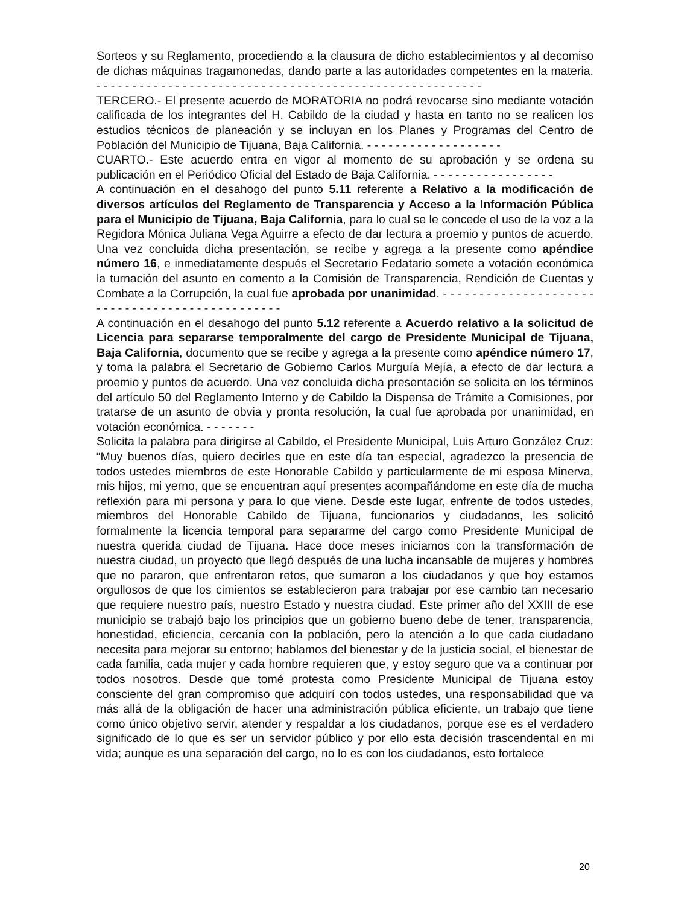Sorteos y su Reglamento, procediendo a la clausura de dicho establecimientos y al decomiso de dichas máquinas tragamonedas, dando parte a las autoridades competentes en la materia. - - - - - - - - - - - - - - - - - - - - - - - - - - - - - - - - - - - - - - - - - - - - - - - - - - - - - -
TERCERO.- El presente acuerdo de MORATORIA no podrá revocarse sino mediante votación calificada de los integrantes del H. Cabildo de la ciudad y hasta en tanto no se realicen los estudios técnicos de planeación y se incluyan en los Planes y Programas del Centro de Población del Municipio de Tijuana, Baja California. - - - - - - - - - - - - - - - - - - -
CUARTO.- Este acuerdo entra en vigor al momento de su aprobación y se ordena su publicación en el Periódico Oficial del Estado de Baja California. - - - - - - - - - - - - - - - - -
A continuación en el desahogo del punto 5.11 referente a Relativo a la modificación de diversos artículos del Reglamento de Transparencia y Acceso a la Información Pública para el Municipio de Tijuana, Baja California, para lo cual se le concede el uso de la voz a la Regidora Mónica Juliana Vega Aguirre a efecto de dar lectura a proemio y puntos de acuerdo. Una vez concluida dicha presentación, se recibe y agrega a la presente como apéndice número 16, e inmediatamente después el Secretario Fedatario somete a votación económica la turnación del asunto en comento a la Comisión de Transparencia, Rendición de Cuentas y Combate a la Corrupción, la cual fue aprobada por unanimidad. - - - - - - - - - - - - - - - - - - - - - - - - - - - - - - - - - - - - - - - - - - - - - - -
A continuación en el desahogo del punto 5.12 referente a Acuerdo relativo a la solicitud de Licencia para separarse temporalmente del cargo de Presidente Municipal de Tijuana, Baja California, documento que se recibe y agrega a la presente como apéndice número 17, y toma la palabra el Secretario de Gobierno Carlos Murguía Mejía, a efecto de dar lectura a proemio y puntos de acuerdo. Una vez concluida dicha presentación se solicita en los términos del artículo 50 del Reglamento Interno y de Cabildo la Dispensa de Trámite a Comisiones, por tratarse de un asunto de obvia y pronta resolución, la cual fue aprobada por unanimidad, en votación económica. - - - - - - -
Solicita la palabra para dirigirse al Cabildo, el Presidente Municipal, Luis Arturo González Cruz: “Muy buenos días, quiero decirles que en este día tan especial, agradezco la presencia de todos ustedes miembros de este Honorable Cabildo y particularmente de mi esposa Minerva, mis hijos, mi yerno, que se encuentran aquí presentes acompañándome en este día de mucha reflexión para mi persona y para lo que viene. Desde este lugar, enfrente de todos ustedes, miembros del Honorable Cabildo de Tijuana, funcionarios y ciudadanos, les solicitó formalmente la licencia temporal para separarme del cargo como Presidente Municipal de nuestra querida ciudad de Tijuana. Hace doce meses iniciamos con la transformación de nuestra ciudad, un proyecto que llegó después de una lucha incansable de mujeres y hombres que no pararon, que enfrentaron retos, que sumaron a los ciudadanos y que hoy estamos orgullosos de que los cimientos se establecieron para trabajar por ese cambio tan necesario que requiere nuestro país, nuestro Estado y nuestra ciudad. Este primer año del XXIII de ese municipio se trabajó bajo los principios que un gobierno bueno debe de tener, transparencia, honestidad, eficiencia, cercanía con la población, pero la atención a lo que cada ciudadano necesita para mejorar su entorno; hablamos del bienestar y de la justicia social, el bienestar de cada familia, cada mujer y cada hombre requieren que, y estoy seguro que va a continuar por todos nosotros. Desde que tomé protesta como Presidente Municipal de Tijuana estoy consciente del gran compromiso que adquirí con todos ustedes, una responsabilidad que va más allá de la obligación de hacer una administración pública eficiente, un trabajo que tiene como único objetivo servir, atender y respaldar a los ciudadanos, porque ese es el verdadero significado de lo que es ser un servidor público y por ello esta decisión trascendental en mi vida; aunque es una separación del cargo, no lo es con los ciudadanos, esto fortalece
20